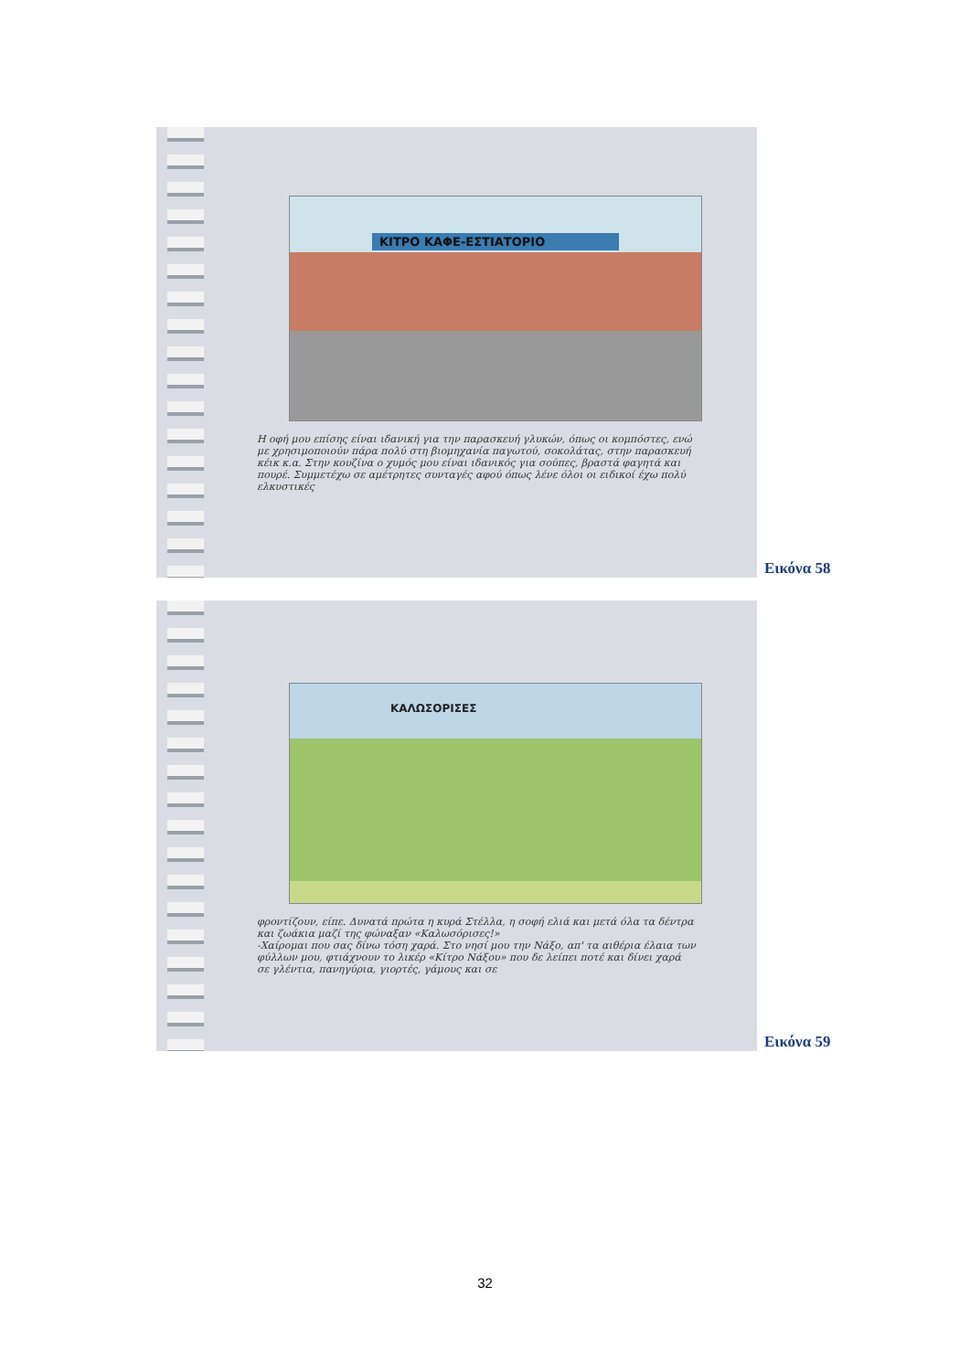ΚΙΤΡΟ ΚΑΦΕ-ΕΣΤΙΑΤΟΡΙΟ
Η οφή μου επίσης είναι ιδανική για την παρασκευή γλυκών, όπως οι κομπόστες, ενώ με χρησιμοποιούν πάρα πολύ στη βιομηχανία παγωτού, σοκολάτας, στην παρασκευή κέικ κ.α. Στην κουζίνα ο χυμός μου είναι ιδανικός για σούπες, βραστά φαγητά και πουρέ. Συμμετέχω σε αμέτρητες συνταγές αφού όπως λένε όλοι οι ειδικοί έχω πολύ ελκυστικές
Εικόνα 58
ΚΑΛΩΣΟΡΙΣΕΣ
φροντίζουν, είπε. Δυνατά πρώτα η κυρά Στέλλα, η σοφή ελιά και μετά όλα τα δέντρα και ζωάκια μαζί της φώναξαν «Καλωσόρισες!»
-Χαίρομαι που σας δίνω τόση χαρά. Στο νησί μου την Νάξο, απ' τα αιθέρια έλαια των φύλλων μου, φτιάχνουν το λικέρ «Κίτρο Νάξου» που δε λείπει ποτέ και δίνει χαρά σε γλέντια, πανηγύρια, γιορτές, γάμους και σε
Εικόνα 59
32